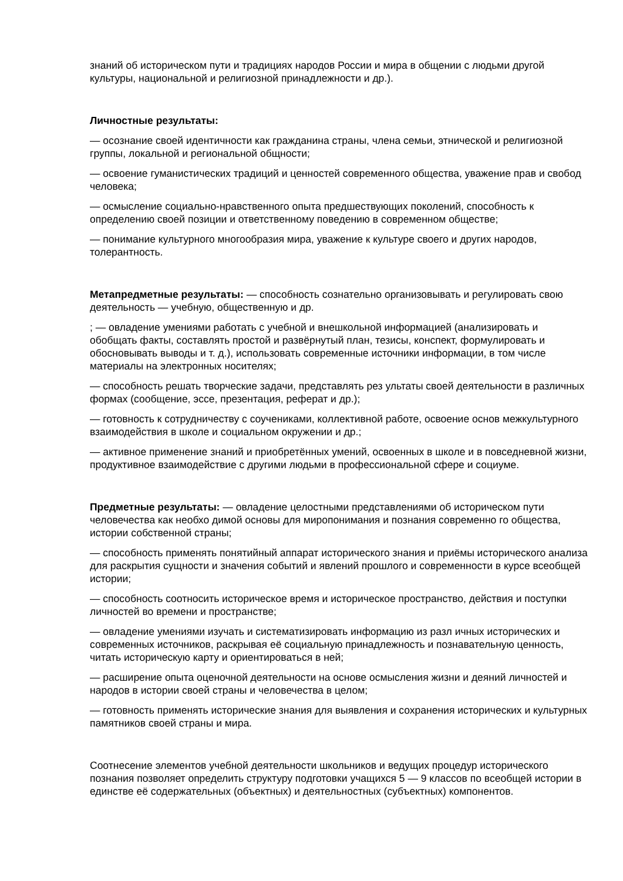знаний об историческом пути и традициях народов России и мира в общении с людьми другой культуры, национальной и религиозной принадлежности и др.).
Личностные результаты:
— осознание своей идентичности как гражданина страны, члена семьи, этнической и религиозной группы, локальной и региональной общности;
— освоение гуманистических традиций и ценностей современного общества, уважение прав и свобод человека;
— осмысление социально-нравственного опыта предшествующих поколений, способность к определению своей позиции и ответственному поведению в современном обществе;
— понимание культурного многообразия мира, уважение к культуре своего и других народов, толерантность.
Метапредметные результаты: — способность сознательно организовывать и регулировать свою деятельность — учебную, общественную и др.
; — овладение умениями работать с учебной и внешкольной информацией (анализировать и обобщать факты, составлять простой и развёрнутый план, тезисы, конспект, формулировать и обосновывать выводы и т. д.), использовать современные источники информации, в том числе материалы на электронных носителях;
— способность решать творческие задачи, представлять рез ультаты своей деятельности в различных формах (сообщение, эссе, презентация, реферат и др.);
— готовность к сотрудничеству с соучениками, коллективной работе, освоение основ межкультурного взаимодействия в школе и социальном окружении и др.;
— активное применение знаний и приобретённых умений, освоенных в школе и в повседневной жизни, продуктивное взаимодействие с другими людьми в профессиональной сфере и социуме.
Предметные результаты: — овладение целостными представлениями об историческом пути человечества как необхо димой основы для миропонимания и познания современно го общества, истории собственной страны;
— способность применять понятийный аппарат исторического знания и приёмы исторического анализа для раскрытия сущности и значения событий и явлений прошлого и современности в курсе всеобщей истории;
— способность соотносить историческое время и историческое пространство, действия и поступки личностей во времени и пространстве;
— овладение умениями изучать и систематизировать информацию из разл ичных исторических и современных источников, раскрывая её социальную принадлежность и познавательную ценность, читать историческую карту и ориентироваться в ней;
— расширение опыта оценочной деятельности на основе осмысления жизни и деяний личностей и народов в истории своей страны и человечества в целом;
— готовность применять исторические знания для выявления и сохранения исторических и культурных памятников своей страны и мира.
Соотнесение элементов учебной деятельности школьников и ведущих процедур исторического познания позволяет определить структуру подготовки учащихся 5 — 9 классов по всеобщей истории в единстве её содержательных (объектных) и деятельностных (субъектных) компонентов.